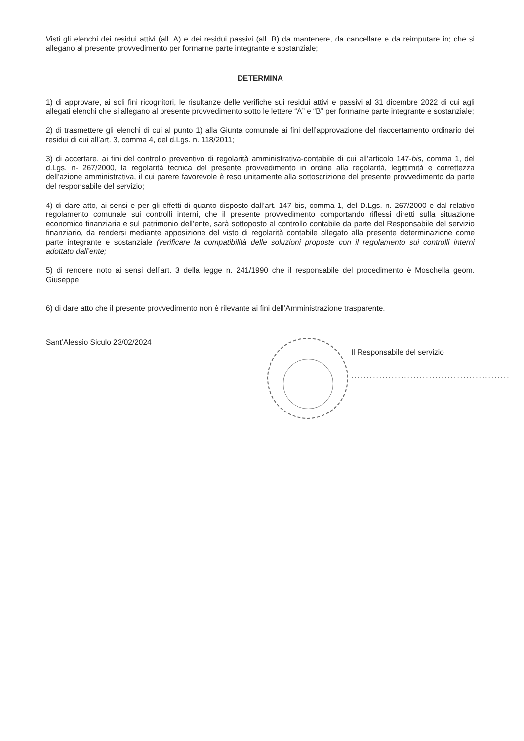Visti gli elenchi dei residui attivi (all. A) e dei residui passivi (all. B) da mantenere, da cancellare e da reimputare in; che si allegano al presente provvedimento per formarne parte integrante e sostanziale;
DETERMINA
1) di approvare, ai soli fini ricognitori, le risultanze delle verifiche sui residui attivi e passivi al 31 dicembre 2022 di cui agli allegati elenchi che si allegano al presente provvedimento sotto le lettere “A” e “B” per formarne parte integrante e sostanziale;
2) di trasmettere gli elenchi di cui al punto 1) alla Giunta comunale ai fini dell’approvazione del riaccertamento ordinario dei residui di cui all’art. 3, comma 4, del d.Lgs. n. 118/2011;
3) di accertare, ai fini del controllo preventivo di regolarità amministrativa-contabile di cui all’articolo 147-bis, comma 1, del d.Lgs. n- 267/2000, la regolarità tecnica del presente provvedimento in ordine alla regolarità, legittimità e correttezza dell’azione amministrativa, il cui parere favorevole è reso unitamente alla sottoscrizione del presente provvedimento da parte del responsabile del servizio;
4) di dare atto, ai sensi e per gli effetti di quanto disposto dall’art. 147 bis, comma 1, del D.Lgs. n. 267/2000 e dal relativo regolamento comunale sui controlli interni, che il presente provvedimento comportando riflessi diretti sulla situazione economico finanziaria e sul patrimonio dell’ente, sarà sottoposto al controllo contabile da parte del Responsabile del servizio finanziario, da rendersi mediante apposizione del visto di regolarità contabile allegato alla presente determinazione come parte integrante e sostanziale (verificare la compatibilità delle soluzioni proposte con il regolamento sui controlli interni adottato dall’ente;
5) di rendere noto ai sensi dell’art. 3 della legge n. 241/1990 che il responsabile del procedimento è Moschella geom. Giuseppe
6) di dare atto che il presente provvedimento non è rilevante ai fini dell’Amministrazione trasparente.
Sant’Alessio Siculo 23/02/2024
Il Responsabile del servizio
...................................................